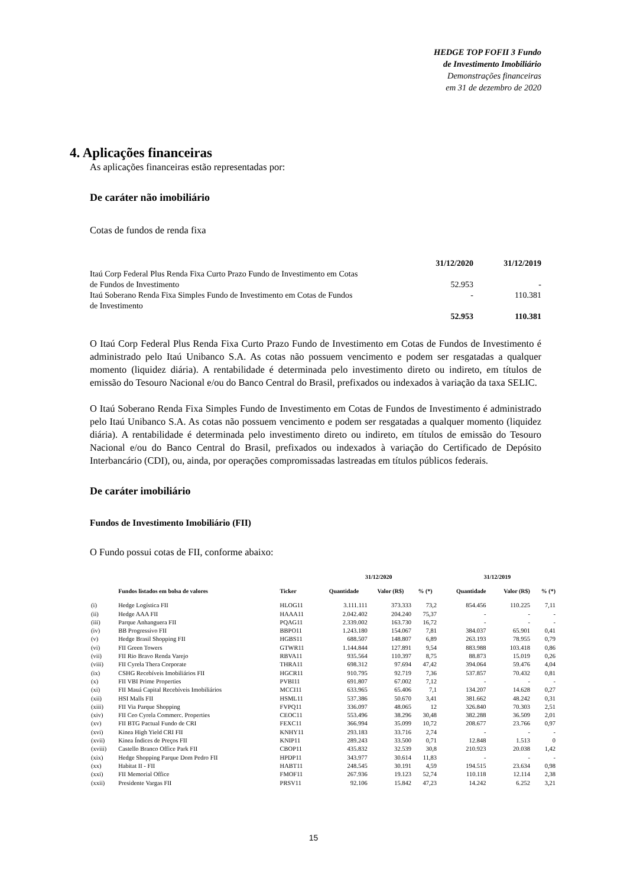HEDGE TOP FOFII 3 Fundo
de Investimento Imobiliário
Demonstrações financeiras
em 31 de dezembro de 2020
4. Aplicações financeiras
As aplicações financeiras estão representadas por:
De caráter não imobiliário
Cotas de fundos de renda fixa
| | 31/12/2020 | 31/12/2019 |
| --- | --- | --- |
| Itaú Corp Federal Plus Renda Fixa Curto Prazo Fundo de Investimento em Cotas de Fundos de Investimento | 52.953 | - |
| Itaú Soberano Renda Fixa Simples Fundo de Investimento em Cotas de Fundos de Investimento | - | 110.381 |
| | 52.953 | 110.381 |
O Itaú Corp Federal Plus Renda Fixa Curto Prazo Fundo de Investimento em Cotas de Fundos de Investimento é administrado pelo Itaú Unibanco S.A. As cotas não possuem vencimento e podem ser resgatadas a qualquer momento (liquidez diária). A rentabilidade é determinada pelo investimento direto ou indireto, em títulos de emissão do Tesouro Nacional e/ou do Banco Central do Brasil, prefixados ou indexados à variação da taxa SELIC.
O Itaú Soberano Renda Fixa Simples Fundo de Investimento em Cotas de Fundos de Investimento é administrado pelo Itaú Unibanco S.A. As cotas não possuem vencimento e podem ser resgatadas a qualquer momento (liquidez diária). A rentabilidade é determinada pelo investimento direto ou indireto, em títulos de emissão do Tesouro Nacional e/ou do Banco Central do Brasil, prefixados ou indexados à variação do Certificado de Depósito Interbancário (CDI), ou, ainda, por operações compromissadas lastreadas em títulos públicos federais.
De caráter imobiliário
Fundos de Investimento Imobiliário (FII)
O Fundo possui cotas de FII, conforme abaixo:
| | | | 31/12/2020 | | | 31/12/2019 | | |
| --- | --- | --- | --- | --- | --- | --- | --- | --- |
| | Fundos listados em bolsa de valores | Ticker | Quantidade | Valor (R$) | % (*) | Quantidade | Valor (R$) | % (*) |
| (i) | Hedge Logística FII | HLOG11 | 3.111.111 | 373.333 | 73,2 | 854.456 | 110.225 | 7,11 |
| (ii) | Hedge AAA FII | HAAA11 | 2.042.402 | 204.240 | 75,37 | - | - | - |
| (iii) | Parque Anhanguera FII | PQAG11 | 2.339.002 | 163.730 | 16,72 | - | - | - |
| (iv) | BB Progressivo FII | BBPO11 | 1.243.180 | 154.067 | 7,81 | 384.037 | 65.901 | 0,41 |
| (v) | Hedge Brasil Shopping FII | HGBS11 | 688.507 | 148.807 | 6,89 | 263.193 | 78.955 | 0,79 |
| (vi) | FII Green Towers | GTWR11 | 1.144.844 | 127.891 | 9,54 | 883.988 | 103.418 | 0,86 |
| (vii) | FII Rio Bravo Renda Varejo | RBVA11 | 935.564 | 110.397 | 8,75 | 88.873 | 15.019 | 0,26 |
| (viii) | FII Cyrela Thera Corporate | THRA11 | 698.312 | 97.694 | 47,42 | 394.064 | 59.476 | 4,04 |
| (ix) | CSHG Recebíveis Imobiliários FII | HGCR11 | 910.795 | 92.719 | 7,36 | 537.857 | 70.432 | 0,81 |
| (x) | FII VBI Prime Properties | PVBI11 | 691.807 | 67.002 | 7,12 | - | - | - |
| (xi) | FII Mauá Capital Recebíveis Imobiliários | MCCI11 | 633.965 | 65.406 | 7,1 | 134.207 | 14.628 | 0,27 |
| (xii) | HSI Malls FII | HSML11 | 537.386 | 50.670 | 3,41 | 381.662 | 48.242 | 0,31 |
| (xiii) | FII Via Parque Shopping | FVPQ11 | 336.097 | 48.065 | 12 | 326.840 | 70.303 | 2,51 |
| (xiv) | FII Ceo Cyrela Commerc. Properties | CEOC11 | 553.496 | 38.296 | 30,48 | 382.288 | 36.509 | 2,01 |
| (xv) | FII BTG Pactual Fundo de CRI | FEXC11 | 366.994 | 35.099 | 10,72 | 208.677 | 23.766 | 0,97 |
| (xvi) | Kinea High Yield CRI FII | KNHY11 | 293.183 | 33.716 | 2,74 | - | - | - |
| (xvii) | Kinea Índices de Preços FII | KNIP11 | 289.243 | 33.500 | 0,71 | 12.848 | 1.513 | 0 |
| (xviii) | Castello Branco Office Park FII | CBOP11 | 435.832 | 32.539 | 30,8 | 210.923 | 20.038 | 1,42 |
| (xix) | Hedge Shopping Parque Dom Pedro FII | HPDP11 | 343.977 | 30.614 | 11,83 | - | - | - |
| (xx) | Habitat II - FII | HABT11 | 248.545 | 30.191 | 4,59 | 194.515 | 23.634 | 0,98 |
| (xxi) | FII Memorial Office | FMOF11 | 267.936 | 19.123 | 52,74 | 110.118 | 12.114 | 2,38 |
| (xxii) | Presidente Vargas FII | PRSV11 | 92.106 | 15.842 | 47,23 | 14.242 | 6.252 | 3,21 |
15